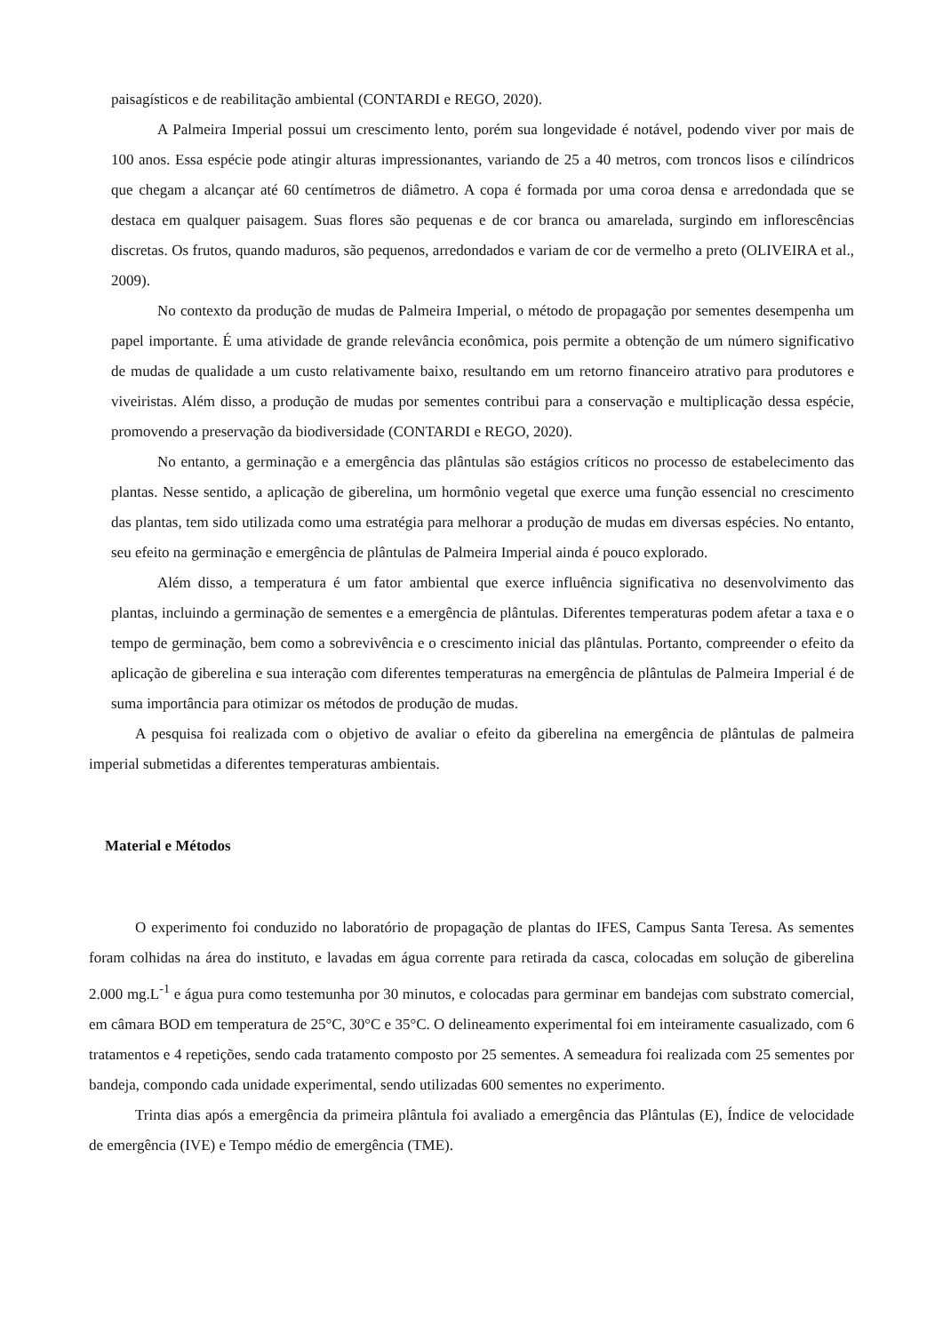paisagísticos e de reabilitação ambiental (CONTARDI e REGO, 2020).
A Palmeira Imperial possui um crescimento lento, porém sua longevidade é notável, podendo viver por mais de 100 anos. Essa espécie pode atingir alturas impressionantes, variando de 25 a 40 metros, com troncos lisos e cilíndricos que chegam a alcançar até 60 centímetros de diâmetro. A copa é formada por uma coroa densa e arredondada que se destaca em qualquer paisagem. Suas flores são pequenas e de cor branca ou amarelada, surgindo em inflorescências discretas. Os frutos, quando maduros, são pequenos, arredondados e variam de cor de vermelho a preto (OLIVEIRA et al., 2009).
No contexto da produção de mudas de Palmeira Imperial, o método de propagação por sementes desempenha um papel importante. É uma atividade de grande relevância econômica, pois permite a obtenção de um número significativo de mudas de qualidade a um custo relativamente baixo, resultando em um retorno financeiro atrativo para produtores e viveiristas. Além disso, a produção de mudas por sementes contribui para a conservação e multiplicação dessa espécie, promovendo a preservação da biodiversidade (CONTARDI e REGO, 2020).
No entanto, a germinação e a emergência das plântulas são estágios críticos no processo de estabelecimento das plantas. Nesse sentido, a aplicação de giberelina, um hormônio vegetal que exerce uma função essencial no crescimento das plantas, tem sido utilizada como uma estratégia para melhorar a produção de mudas em diversas espécies. No entanto, seu efeito na germinação e emergência de plântulas de Palmeira Imperial ainda é pouco explorado.
Além disso, a temperatura é um fator ambiental que exerce influência significativa no desenvolvimento das plantas, incluindo a germinação de sementes e a emergência de plântulas. Diferentes temperaturas podem afetar a taxa e o tempo de germinação, bem como a sobrevivência e o crescimento inicial das plântulas. Portanto, compreender o efeito da aplicação de giberelina e sua interação com diferentes temperaturas na emergência de plântulas de Palmeira Imperial é de suma importância para otimizar os métodos de produção de mudas.
A pesquisa foi realizada com o objetivo de avaliar o efeito da giberelina na emergência de plântulas de palmeira imperial submetidas a diferentes temperaturas ambientais.
Material e Métodos
O experimento foi conduzido no laboratório de propagação de plantas do IFES, Campus Santa Teresa. As sementes foram colhidas na área do instituto, e lavadas em água corrente para retirada da casca, colocadas em solução de giberelina 2.000 mg.L<sup>-1</sup> e água pura como testemunha por 30 minutos, e colocadas para germinar em bandejas com substrato comercial, em câmara BOD em temperatura de 25°C, 30°C e 35°C. O delineamento experimental foi em inteiramente casualizado, com 6 tratamentos e 4 repetições, sendo cada tratamento composto por 25 sementes. A semeadura foi realizada com 25 sementes por bandeja, compondo cada unidade experimental, sendo utilizadas 600 sementes no experimento.
Trinta dias após a emergência da primeira plântula foi avaliado a emergência das Plântulas (E), Índice de velocidade de emergência (IVE) e Tempo médio de emergência (TME).